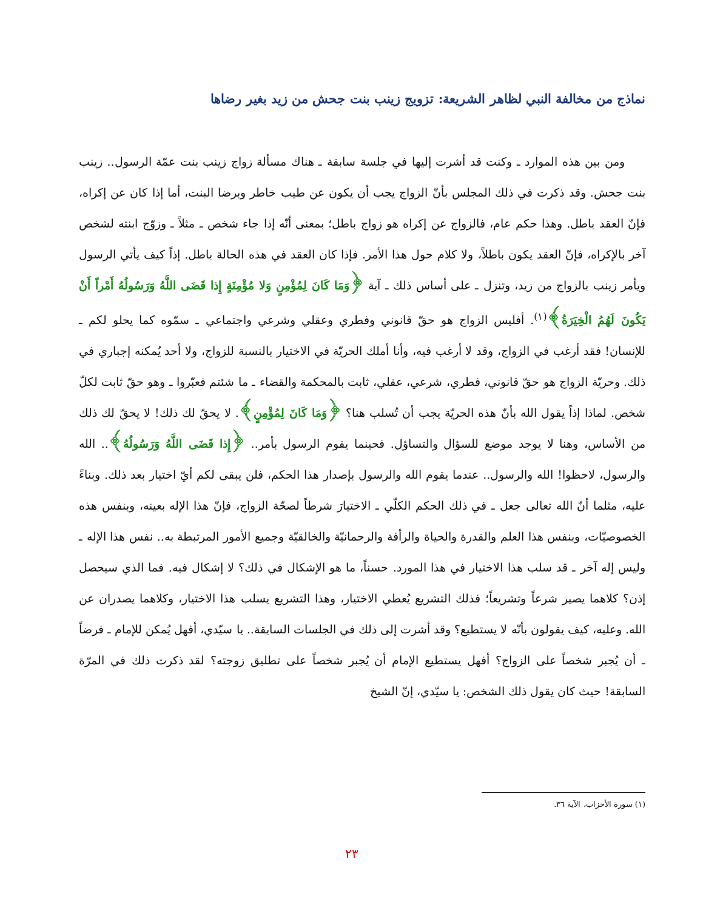نماذج من مخالفة النبي لظاهر الشريعة: تزويج زينب بنت جحش من زيد بغير رضاها
ومن بين هذه الموارد ـ وكنت قد أشرت إليها في جلسة سابقة ـ هناك مسألة زواج زينب بنت عمّة الرسول.. زينب بنت جحش. وقد ذكرت في ذلك المجلس بأنّ الزواج يجب أن يكون عن طيب خاطر وبرضا البنت، أما إذا كان عن إكراه، فإنّ العقد باطل. وهذا حكم عام، فالزواج عن إكراه هو زواج باطل؛ بمعنى أنّه إذا جاء شخص ـ مثلاً ـ وزوّج ابنته لشخص آخر بالإكراه، فإنّ العقد يكون باطلاً، ولا كلام حول هذا الأمر. فإذا كان العقد في هذه الحالة باطل. إذاً كيف يأتي الرسول ويأمر زينب بالزواج من زيد، وتنزل ـ على أساس ذلك ـ آية ﴿وَمَا كَانَ لِمُؤْمِنٍ وَلا مُؤْمِنَةٍ إِذا قَضَى اللَّهُ وَرَسُولُهُ أَمْراً أَنْ يَكُونَ لَهُمُ الْخِيَرَةُ﴾<sup>(١)</sup>. أفليس الزواج هو حقّ قانوني وفطري وعقلي وشرعي واجتماعي ـ سمّوه كما يحلو لكم ـ للإنسان! فقد أرغب في الزواج، وقد لا أرغب فيه، وأنا أملك الحريّة في الاختيار بالنسبة للزواج، ولا أحد يُمكنه إجباري في ذلك. وحريّة الزواج هو حقّ قانوني، فطري، شرعي، عقلي، ثابت بالمحكمة والقضاء ـ ما شئتم فعبّروا ـ وهو حقّ ثابت لكلّ شخص. لماذا إذاً يقول الله بأنّ هذه الحريّة يجب أن تُسلب هنا؟ ﴿وَمَا كَانَ لِمُؤْمِنٍ﴾. لا يحقّ لك ذلك! لا يحقّ لك ذلك من الأساس، وهنا لا يوجد موضع للسؤال والتساؤل. فحينما يقوم الرسول بأمر.. ﴿إِذا قَضَى اللَّهُ وَرَسُولُهُ﴾.. الله والرسول، لاحظوا! الله والرسول.. عندما يقوم الله والرسول بإصدار هذا الحكم، فلن يبقى لكم أيّ اختيار بعد ذلك. وبناءً عليه، مثلما أنّ الله تعالى جعل ـ في ذلك الحكم الكلّي ـ الاختيارَ شرطاً لصحّة الزواج، فإنّ هذا الإله بعينه، وبنفس هذه الخصوصيّات، وبنفس هذا العلم والقدرة والحياة والرأفة والرحمانيّة والخالقيّة وجميع الأمور المرتبطة به.. نفس هذا الإله ـ وليس إله آخر ـ قد سلب هذا الاختيار في هذا المورد. حسناً، ما هو الإشكال في ذلك؟ لا إشكال فيه. فما الذي سيحصل إذن؟ كلاهما يصير شرعاً وتشريعاً؛ فذلك التشريع يُعطي الاختيار، وهذا التشريع يسلب هذا الاختيار، وكلاهما يصدران عن الله. وعليه، كيف يقولون بأنّه لا يستطيع؟ وقد أشرت إلى ذلك في الجلسات السابقة.. يا سيّدي، أفهل يُمكن للإمام ـ فرضاً ـ أن يُجبر شخصاً على الزواج؟ أفهل يستطيع الإمام أن يُجبر شخصاً على تطليق زوجته؟ لقد ذكرت ذلك في المرّة السابقة! حيث كان يقول ذلك الشخص: يا سيّدي، إنّ الشيخ
(١) سورة الأحزاب، الآية ٣٦.
٢٣